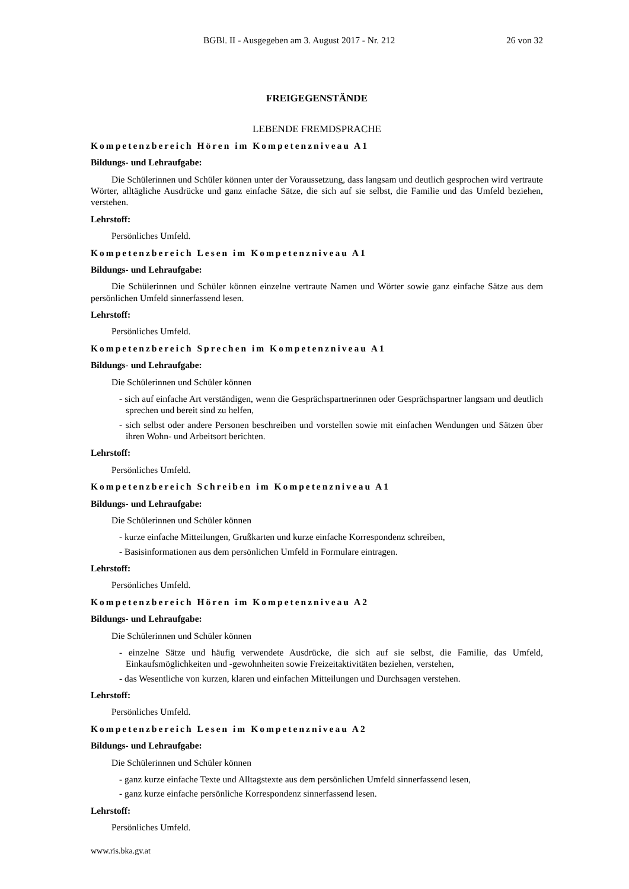BGBl. II - Ausgegeben am 3. August 2017 - Nr. 212 26 von 32
FREIGEGENSTÄNDE
LEBENDE FREMDSPRACHE
Kompetenzbereich Hören im Kompetenzniveau A1
Bildungs- und Lehraufgabe:
Die Schülerinnen und Schüler können unter der Voraussetzung, dass langsam und deutlich gesprochen wird vertraute Wörter, alltägliche Ausdrücke und ganz einfache Sätze, die sich auf sie selbst, die Familie und das Umfeld beziehen, verstehen.
Lehrstoff:
Persönliches Umfeld.
Kompetenzbereich Lesen im Kompetenzniveau A1
Bildungs- und Lehraufgabe:
Die Schülerinnen und Schüler können einzelne vertraute Namen und Wörter sowie ganz einfache Sätze aus dem persönlichen Umfeld sinnerfassend lesen.
Lehrstoff:
Persönliches Umfeld.
Kompetenzbereich Sprechen im Kompetenzniveau A1
Bildungs- und Lehraufgabe:
Die Schülerinnen und Schüler können
- sich auf einfache Art verständigen, wenn die Gesprächspartnerinnen oder Gesprächspartner langsam und deutlich sprechen und bereit sind zu helfen,
- sich selbst oder andere Personen beschreiben und vorstellen sowie mit einfachen Wendungen und Sätzen über ihren Wohn- und Arbeitsort berichten.
Lehrstoff:
Persönliches Umfeld.
Kompetenzbereich Schreiben im Kompetenzniveau A1
Bildungs- und Lehraufgabe:
Die Schülerinnen und Schüler können
- kurze einfache Mitteilungen, Grußkarten und kurze einfache Korrespondenz schreiben,
- Basisinformationen aus dem persönlichen Umfeld in Formulare eintragen.
Lehrstoff:
Persönliches Umfeld.
Kompetenzbereich Hören im Kompetenzniveau A2
Bildungs- und Lehraufgabe:
Die Schülerinnen und Schüler können
- einzelne Sätze und häufig verwendete Ausdrücke, die sich auf sie selbst, die Familie, das Umfeld, Einkaufsmöglichkeiten und -gewohnheiten sowie Freizeitaktivitäten beziehen, verstehen,
- das Wesentliche von kurzen, klaren und einfachen Mitteilungen und Durchsagen verstehen.
Lehrstoff:
Persönliches Umfeld.
Kompetenzbereich Lesen im Kompetenzniveau A2
Bildungs- und Lehraufgabe:
Die Schülerinnen und Schüler können
- ganz kurze einfache Texte und Alltagstexte aus dem persönlichen Umfeld sinnerfassend lesen,
- ganz kurze einfache persönliche Korrespondenz sinnerfassend lesen.
Lehrstoff:
Persönliches Umfeld.
www.ris.bka.gv.at